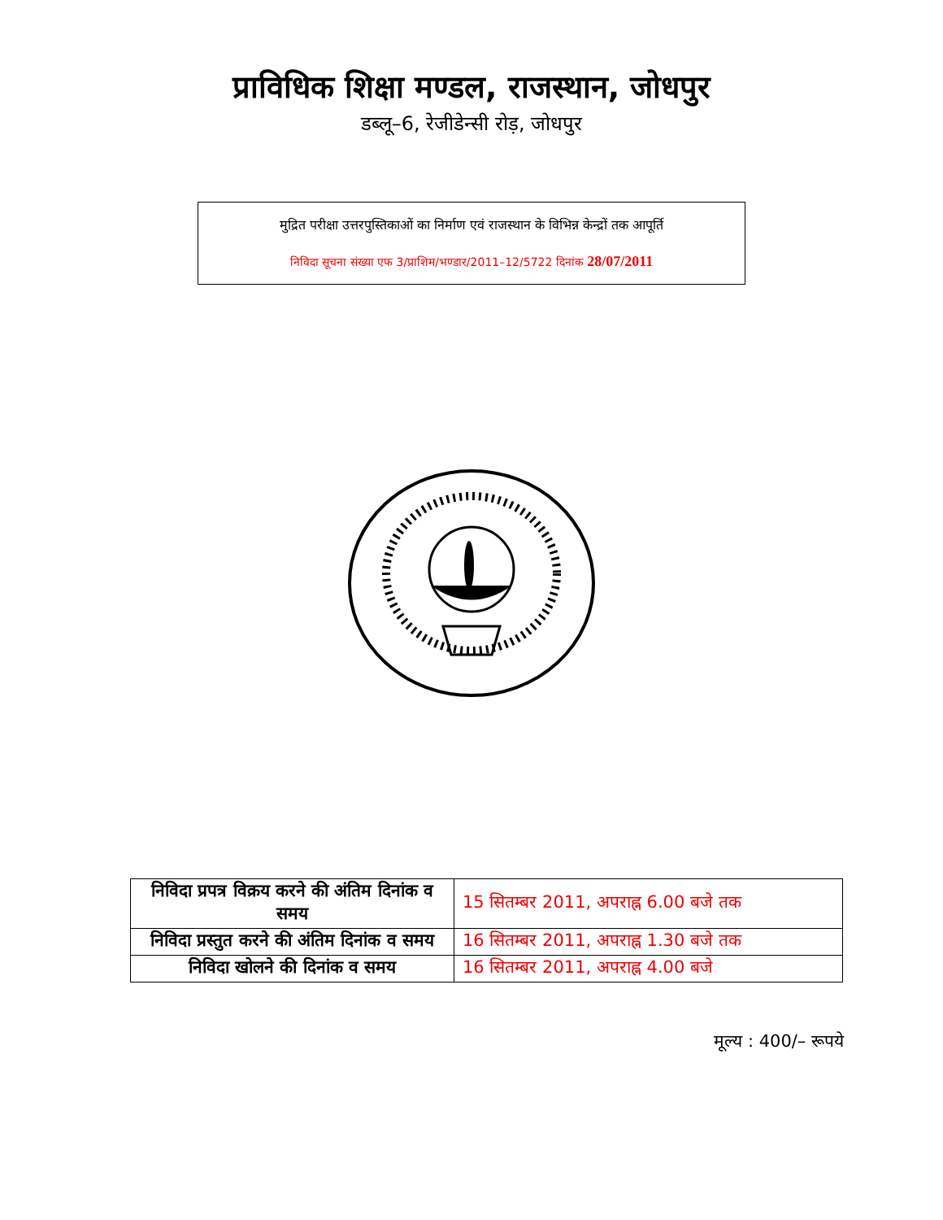प्राविधिक शिक्षा मण्डल, राजस्थान, जोधपुर
डब्लू–6, रेजीडेन्सी रोड़, जोधपुर
मुद्रित परीक्षा उत्तरपुस्तिकाओं का निर्माण एवं राजस्थान के विभिन्न केन्द्रों तक आपूर्ति
निविदा सूचना संख्या एफ 3/प्राशिम/भण्डार/2011–12/5722 दिनांक 28/07/2011
| निविदा प्रपत्र विक्रय करने की अंतिम दिनांक व समय | 15 सितम्बर 2011, अपराह्न 6.00 बजे तक |
| निविदा प्रस्तुत करने की अंतिम दिनांक व समय | 16 सितम्बर 2011, अपराह्न 1.30 बजे तक |
| निविदा खोलने की दिनांक व समय | 16 सितम्बर 2011, अपराह्न 4.00 बजे |
मूल्य : 400/– रूपये